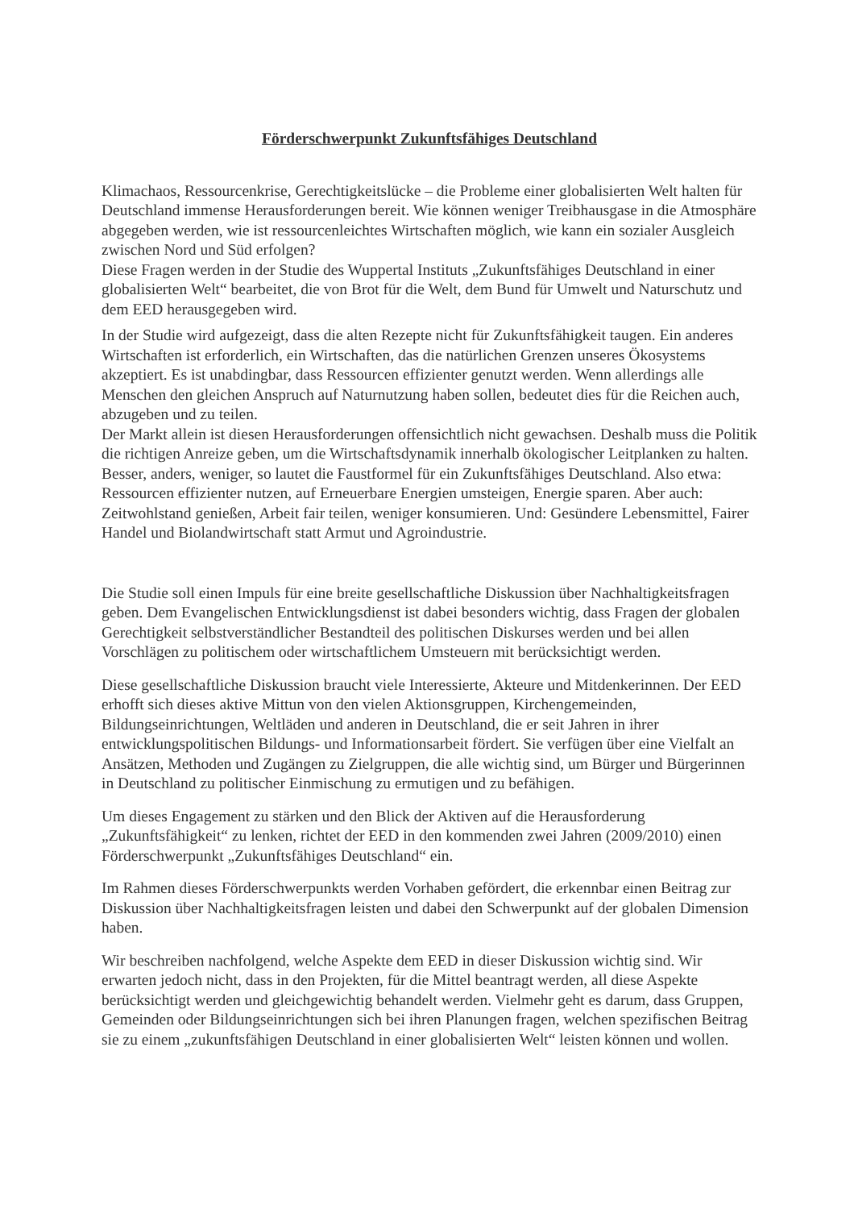Förderschwerpunkt Zukunftsfähiges Deutschland
Klimachaos, Ressourcenkrise, Gerechtigkeitslücke – die Probleme einer globalisierten Welt halten für Deutschland immense Herausforderungen bereit. Wie können weniger Treibhausgase in die Atmosphäre abgegeben werden, wie ist ressourcenleichtes Wirtschaften möglich, wie kann ein sozialer Ausgleich zwischen Nord und Süd erfolgen?
Diese Fragen werden in der Studie des Wuppertal Instituts „Zukunftsfähiges Deutschland in einer globalisierten Welt“ bearbeitet, die von Brot für die Welt, dem Bund für Umwelt und Naturschutz und dem EED herausgegeben wird.
In der Studie wird aufgezeigt, dass die alten Rezepte nicht für Zukunftsfähigkeit taugen. Ein anderes Wirtschaften ist erforderlich, ein Wirtschaften, das die natürlichen Grenzen unseres Ökosystems akzeptiert. Es ist unabdingbar, dass Ressourcen effizienter genutzt werden. Wenn allerdings alle Menschen den gleichen Anspruch auf Naturnutzung haben sollen, bedeutet dies für die Reichen auch, abzugeben und zu teilen.
Der Markt allein ist diesen Herausforderungen offensichtlich nicht gewachsen. Deshalb muss die Politik die richtigen Anreize geben, um die Wirtschaftsdynamik innerhalb ökologischer Leitplanken zu halten. Besser, anders, weniger, so lautet die Faustformel für ein Zukunftsfähiges Deutschland. Also etwa: Ressourcen effizienter nutzen, auf Erneuerbare Energien umsteigen, Energie sparen. Aber auch: Zeitwohlstand genießen, Arbeit fair teilen, weniger konsumieren. Und: Gesündere Lebensmittel, Fairer Handel und Biolandwirtschaft statt Armut und Agroindustrie.
Die Studie soll einen Impuls für eine breite gesellschaftliche Diskussion über Nachhaltigkeitsfragen geben. Dem Evangelischen Entwicklungsdienst ist dabei besonders wichtig, dass Fragen der globalen Gerechtigkeit selbstverständlicher Bestandteil des politischen Diskurses werden und bei allen Vorschlägen zu politischem oder wirtschaftlichem Umsteuern mit berücksichtigt werden.
Diese gesellschaftliche Diskussion braucht viele Interessierte, Akteure und Mitdenkerinnen. Der EED erhofft sich dieses aktive Mittun von den vielen Aktionsgruppen, Kirchengemeinden, Bildungseinrichtungen, Weltläden und anderen in Deutschland, die er seit Jahren in ihrer entwicklungspolitischen Bildungs- und Informationsarbeit fördert. Sie verfügen über eine Vielfalt an Ansätzen, Methoden und Zugängen zu Zielgruppen, die alle wichtig sind, um Bürger und Bürgerinnen in Deutschland zu politischer Einmischung zu ermutigen und zu befähigen.
Um dieses Engagement zu stärken und den Blick der Aktiven auf die Herausforderung „Zukunftsfähigkeit“ zu lenken, richtet der EED in den kommenden zwei Jahren (2009/2010) einen Förderschwerpunkt „Zukunftsfähiges Deutschland“ ein.
Im Rahmen dieses Förderschwerpunkts werden Vorhaben gefördert, die erkennbar einen Beitrag zur Diskussion über Nachhaltigkeitsfragen leisten und dabei den Schwerpunkt auf der globalen Dimension haben.
Wir beschreiben nachfolgend, welche Aspekte dem EED in dieser Diskussion wichtig sind. Wir erwarten jedoch nicht, dass in den Projekten, für die Mittel beantragt werden, all diese Aspekte berücksichtigt werden und gleichgewichtig behandelt werden. Vielmehr geht es darum, dass Gruppen, Gemeinden oder Bildungseinrichtungen sich bei ihren Planungen fragen, welchen spezifischen Beitrag sie zu einem „zukunftsfähigen Deutschland in einer globalisierten Welt“ leisten können und wollen.